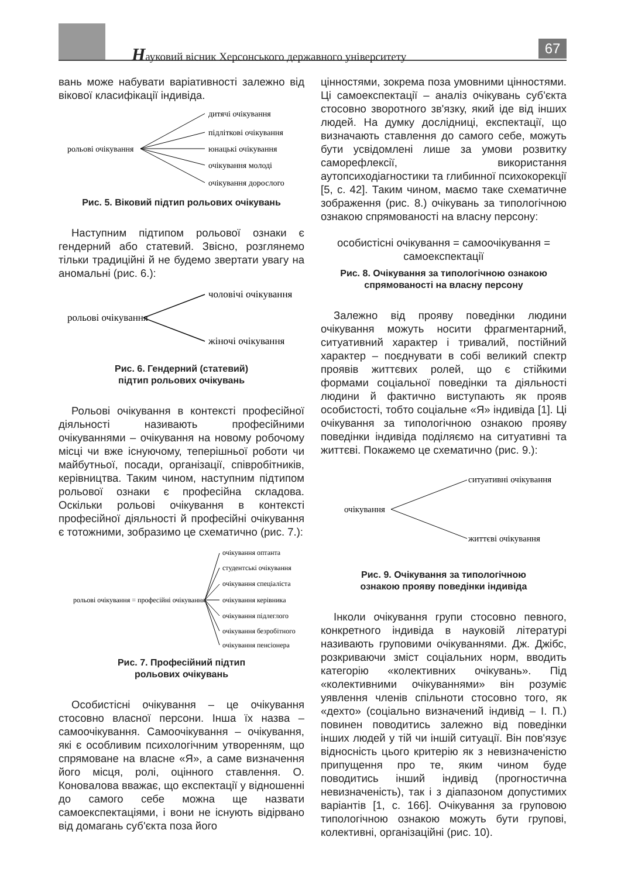Науковий вісник Херсонського державного університету
67
вань може набувати варіативності залежно від вікової класифікації індивіда.
рольові очікування
дитячі очікування
підліткові очікування
юнацькі очікування
очікування молоді
очікування дорослого
Рис. 5. Віковий підтип рольових очікувань
Наступним підтипом рольової ознаки є гендерний або статевий. Звісно, розглянемо тільки традиційні й не будемо звертати увагу на аномальні (рис. 6.):
рольові очікування
чоловічі очікування
жіночі очікування
Рис. 6. Гендерний (статевий)
підтип рольових очікувань
Рольові очікування в контексті професійної діяльності називають професійними очікуваннями – очікування на новому робочому місці чи вже існуючому, теперішньої роботи чи майбутньої, посади, організації, співробітників, керівництва. Таким чином, наступним підтипом рольової ознаки є професійна складова. Оскільки рольові очікування в контексті професійної діяльності й професійні очікування є тотожними, зобразимо це схематично (рис. 7.):
рольові очікування = професійні очікування
очікування оптанта
студентські очікування
очікування спеціаліста
очікування керівника
очікування підлеглого
очікування безробітного
очікування пенсіонера
Рис. 7. Професійний підтип
рольових очікувань
Особистісні очікування – це очікування стосовно власної персони. Інша їх назва – самоочікування. Самоочікування – очікування, які є особливим психологічним утворенням, що спрямоване на власне «Я», а саме визначення його місця, ролі, оцінного ставлення. О. Коновалова вважає, що експектації у відношенні до самого себе можна ще назвати самоекспектаціями, і вони не існують відірвано від домагань суб'єкта поза його
цінностями, зокрема поза умовними цінностями. Ці самоекспектації – аналіз очікувань суб'єкта стосовно зворотного зв'язку, який іде від інших людей. На думку дослідниці, експектації, що визначають ставлення до самого себе, можуть бути усвідомлені лише за умови розвитку саморефлексії, використання аутопсиходіагностики та глибинної психокорекції [5, с. 42]. Таким чином, маємо таке схематичне зображення (рис. 8.) очікувань за типологічною ознакою спрямованості на власну персону:
особистісні очікування = самоочікування = самоекспектації
Рис. 8. Очікування за типологічною ознакою спрямованості на власну персону
Залежно від прояву поведінки людини очікування можуть носити фрагментарний, ситуативний характер і тривалий, постійний характер – поєднувати в собі великий спектр проявів життєвих ролей, що є стійкими формами соціальної поведінки та діяльності людини й фактично виступають як прояв особистості, тобто соціальне «Я» індивіда [1]. Ці очікування за типологічною ознакою прояву поведінки індивіда поділяємо на ситуативні та життєві. Покажемо це схематично (рис. 9.):
очікування
ситуативні очікування
життєві очікування
Рис. 9. Очікування за типологічною
ознакою прояву поведінки індивіда
Інколи очікування групи стосовно певного, конкретного індивіда в науковій літературі називають груповими очікуваннями. Дж. Джібс, розкриваючи зміст соціальних норм, вводить категорію «колективних очікувань». Під «колективними очікуваннями» він розуміє уявлення членів спільноти стосовно того, як «дехто» (соціально визначений індивід – І. П.) повинен поводитись залежно від поведінки інших людей у тій чи іншій ситуації. Він пов'язує відносність цього критерію як з невизначеністю припущення про те, яким чином буде поводитись інший індивід (прогностична невизначеність), так і з діапазоном допустимих варіантів [1, с. 166]. Очікування за груповою типологічною ознакою можуть бути групові, колективні, організаційні (рис. 10).